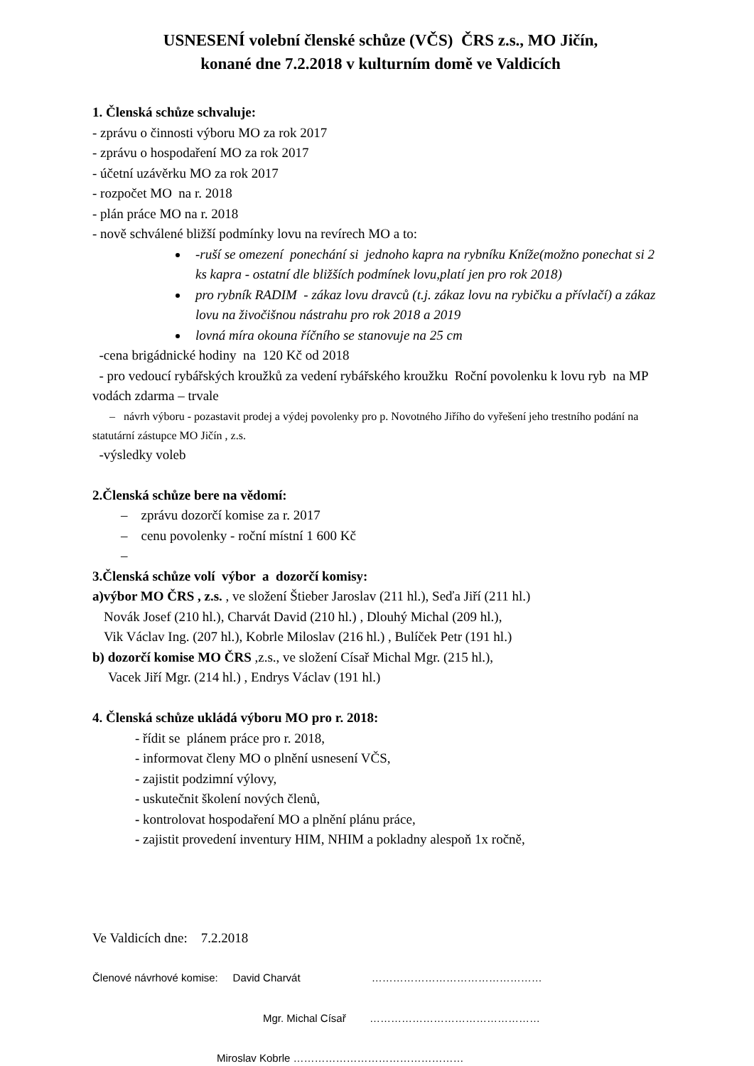USNESENÍ volební členské schůze (VČS) ČRS z.s., MO Jičín,
konané dne 7.2.2018 v kulturním domě ve Valdicích
1. Členská schůze schvaluje:
- zprávu o činnosti výboru MO za rok 2017
- zprávu o hospodaření MO za rok 2017
- účetní uzávěrku MO za rok 2017
- rozpočet MO na r. 2018
- plán práce MO na r. 2018
- nově schválené bližší podmínky lovu na revírech MO a to:
-ruší se omezení ponechání si jednoho kapra na rybníku Kníže(možno ponechat si 2 ks kapra - ostatní dle bližších podmínek lovu,platí jen pro rok 2018)
pro rybník RADIM - zákaz lovu dravců (t.j. zákaz lovu na rybičku a přívlačí) a zákaz lovu na živočišnou nástrahu pro rok 2018 a 2019
lovná míra okouna říčního se stanovuje na 25 cm
-cena brigádnické hodiny na 120 Kč od 2018
- pro vedoucí rybářských kroužků za vedení rybářského kroužku Roční povolenku k lovu ryb na MP vodách zdarma – trvale
– návrh výboru - pozastavit prodej a výdej povolenky pro p. Novotného Jiřího do vyřešení jeho trestního podání na statutární zástupce MO Jičín , z.s.
-výsledky voleb
2.Členská schůze bere na vědomí:
– zprávu dozorčí komise za r. 2017
– cenu povolenky - roční místní 1 600 Kč
–
3.Členská schůze volí výbor a dozorčí komisy:
a)výbor MO ČRS , z.s. , ve složení Štieber Jaroslav (211 hl.), Seďa Jiří (211 hl.)
Novák Josef (210 hl.), Charvát David (210 hl.) , Dlouhý Michal (209 hl.),
Vik Václav Ing. (207 hl.), Kobrle Miloslav (216 hl.) , Bulíček Petr (191 hl.)
b) dozorčí komise MO ČRS ,z.s., ve složení Císař Michal Mgr. (215 hl.),
Vacek Jiří Mgr. (214 hl.) , Endrys Václav (191 hl.)
4. Členská schůze ukládá výboru MO pro r. 2018:
- řídit se plánem práce pro r. 2018,
- informovat členy MO o plnění usnesení VČS,
- zajistit podzimní výlovy,
- uskutečnit školení nových členů,
- kontrolovat hospodaření MO a plnění plánu práce,
- zajistit provedení inventury HIM, NHIM a pokladny alespoň 1x ročně,
Ve Valdicích dne: 7.2.2018
Členové návrhové komise: David Charvát …………………………………………
Mgr. Michal Císař …………………………………………
Miroslav Kobrle …………………………………………